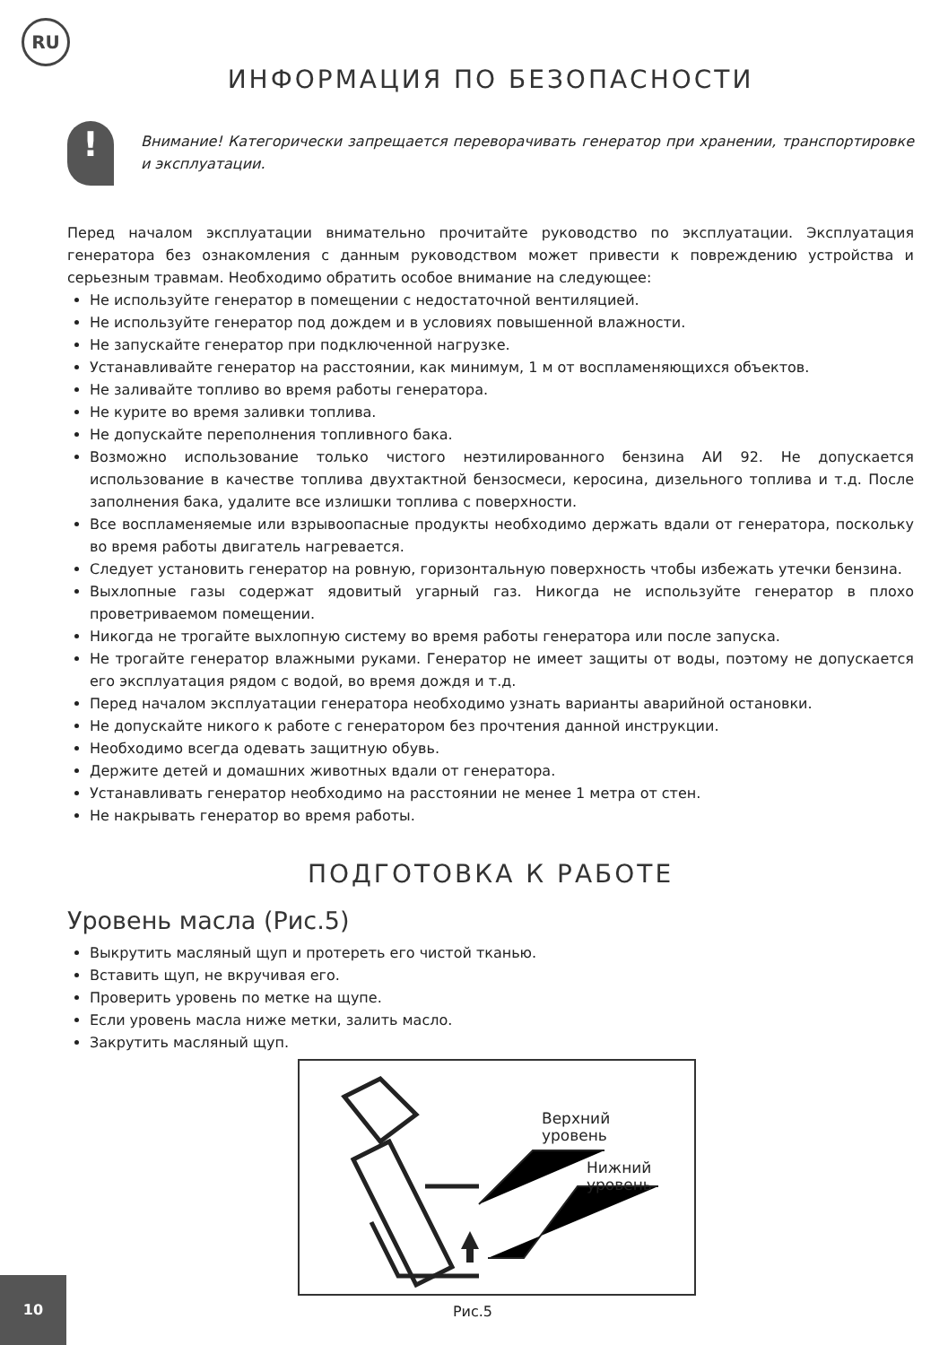RU
ИНФОРМАЦИЯ ПО БЕЗОПАСНОСТИ
!
Внимание! Категорически запрещается переворачивать генератор при хранении, транспортировке и эксплуатации.
Перед началом эксплуатации внимательно прочитайте руководство по эксплуатации. Эксплуатация генератора без ознакомления с данным руководством может привести к повреждению устройства и серьезным травмам. Необходимо обратить особое внимание на следующее:
Не используйте генератор в помещении с недостаточной вентиляцией.
Не используйте генератор под дождем и в условиях повышенной влажности.
Не запускайте генератор при подключенной нагрузке.
Устанавливайте генератор на расстоянии, как минимум, 1 м от воспламеняющихся объектов.
Не заливайте топливо во время работы генератора.
Не курите во время заливки топлива.
Не допускайте переполнения топливного бака.
Возможно использование только чистого неэтилированного бензина АИ 92. Не допускается использование в качестве топлива двухтактной бензосмеси, керосина, дизельного топлива и т.д. После заполнения бака, удалите все излишки топлива с поверхности.
Все воспламеняемые или взрывоопасные продукты необходимо держать вдали от генератора, поскольку во время работы двигатель нагревается.
Следует установить генератор на ровную, горизонтальную поверхность чтобы избежать утечки бензина.
Выхлопные газы содержат ядовитый угарный газ. Никогда не используйте генератор в плохо проветриваемом помещении.
Никогда не трогайте выхлопную систему во время работы генератора или после запуска.
Не трогайте генератор влажными руками. Генератор не имеет защиты от воды, поэтому не допускается его эксплуатация рядом с водой, во время дождя и т.д.
Перед началом эксплуатации генератора необходимо узнать варианты аварийной остановки.
Не допускайте никого к работе с генератором без прочтения данной инструкции.
Необходимо всегда одевать защитную обувь.
Держите детей и домашних животных вдали от генератора.
Устанавливать генератор необходимо на расстоянии не менее 1 метра от стен.
Не накрывать генератор во время работы.
ПОДГОТОВКА К РАБОТЕ
Уровень масла (Рис.5)
Выкрутить масляный щуп и протереть его чистой тканью.
Вставить щуп, не вкручивая его.
Проверить уровень по метке на щупе.
Если уровень масла ниже метки, залить масло.
Закрутить масляный щуп.
Верхний
уровень
Нижний
уровень
Рис.5
10